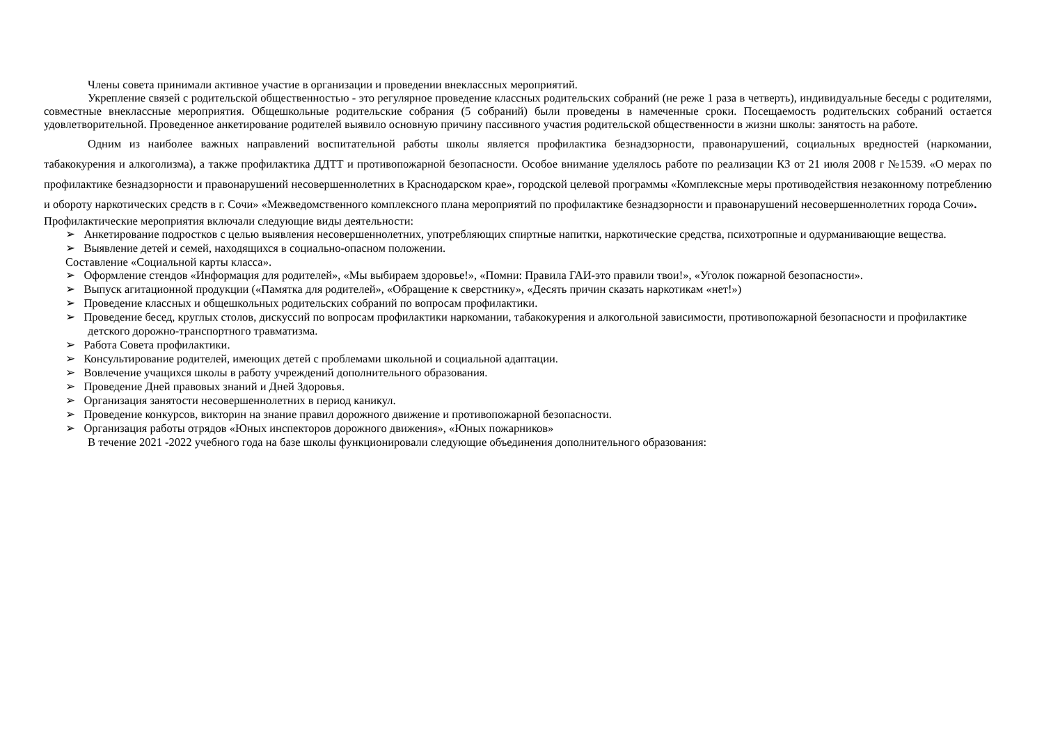Члены совета принимали активное участие в организации и проведении внеклассных мероприятий.
Укрепление связей с родительской общественностью - это регулярное проведение классных родительских собраний (не реже 1 раза в четверть), индивидуальные беседы с родителями, совместные внеклассные мероприятия. Общешкольные родительские собрания (5 собраний) были проведены в намеченные сроки. Посещаемость родительских собраний остается удовлетворительной. Проведенное анкетирование родителей выявило основную причину пассивного участия родительской общественности в жизни школы: занятость на работе.
Одним из наиболее важных направлений воспитательной работы школы является профилактика безнадзорности, правонарушений, социальных вредностей (наркомании, табакокурения и алкоголизма), а также профилактика ДДТТ и противопожарной безопасности. Особое внимание уделялось работе по реализации КЗ от 21 июля 2008 г №1539. «О мерах по профилактике безнадзорности и правонарушений несовершеннолетних в Краснодарском крае», городской целевой программы «Комплексные меры противодействия незаконному потреблению и обороту наркотических средств в г. Сочи» «Межведомственного комплексного плана мероприятий по профилактике безнадзорности и правонарушений несовершеннолетних города Сочи».
Профилактические мероприятия включали следующие виды деятельности:
➢ Анкетирование подростков с целью выявления несовершеннолетних, употребляющих спиртные напитки, наркотические средства, психотропные и одурманивающие вещества.
➢ Выявление детей и семей, находящихся в социально-опасном положении.
Составление «Социальной карты класса».
➢ Оформление стендов «Информация для родителей», «Мы выбираем здоровье!», «Помни: Правила ГАИ-это правили твои!», «Уголок пожарной безопасности».
➢ Выпуск агитационной продукции («Памятка для родителей», «Обращение к сверстнику», «Десять причин сказать наркотикам «нет!»)
➢ Проведение классных и общешкольных родительских собраний по вопросам профилактики.
➢ Проведение бесед, круглых столов, дискуссий по вопросам профилактики наркомании, табакокурения и алкогольной зависимости, противопожарной безопасности и профилактике детского дорожно-транспортного травматизма.
➢ Работа Совета профилактики.
➢ Консультирование родителей, имеющих детей с проблемами школьной и социальной адаптации.
➢ Вовлечение учащихся школы в работу учреждений дополнительного образования.
➢ Проведение Дней правовых знаний и Дней Здоровья.
➢ Организация занятости несовершеннолетних в период каникул.
➢ Проведение конкурсов, викторин на знание правил дорожного движение и противопожарной безопасности.
➢ Организация работы отрядов «Юных инспекторов дорожного движения», «Юных пожарников»
В течение 2021 -2022 учебного года на базе школы функционировали следующие объединения дополнительного образования: